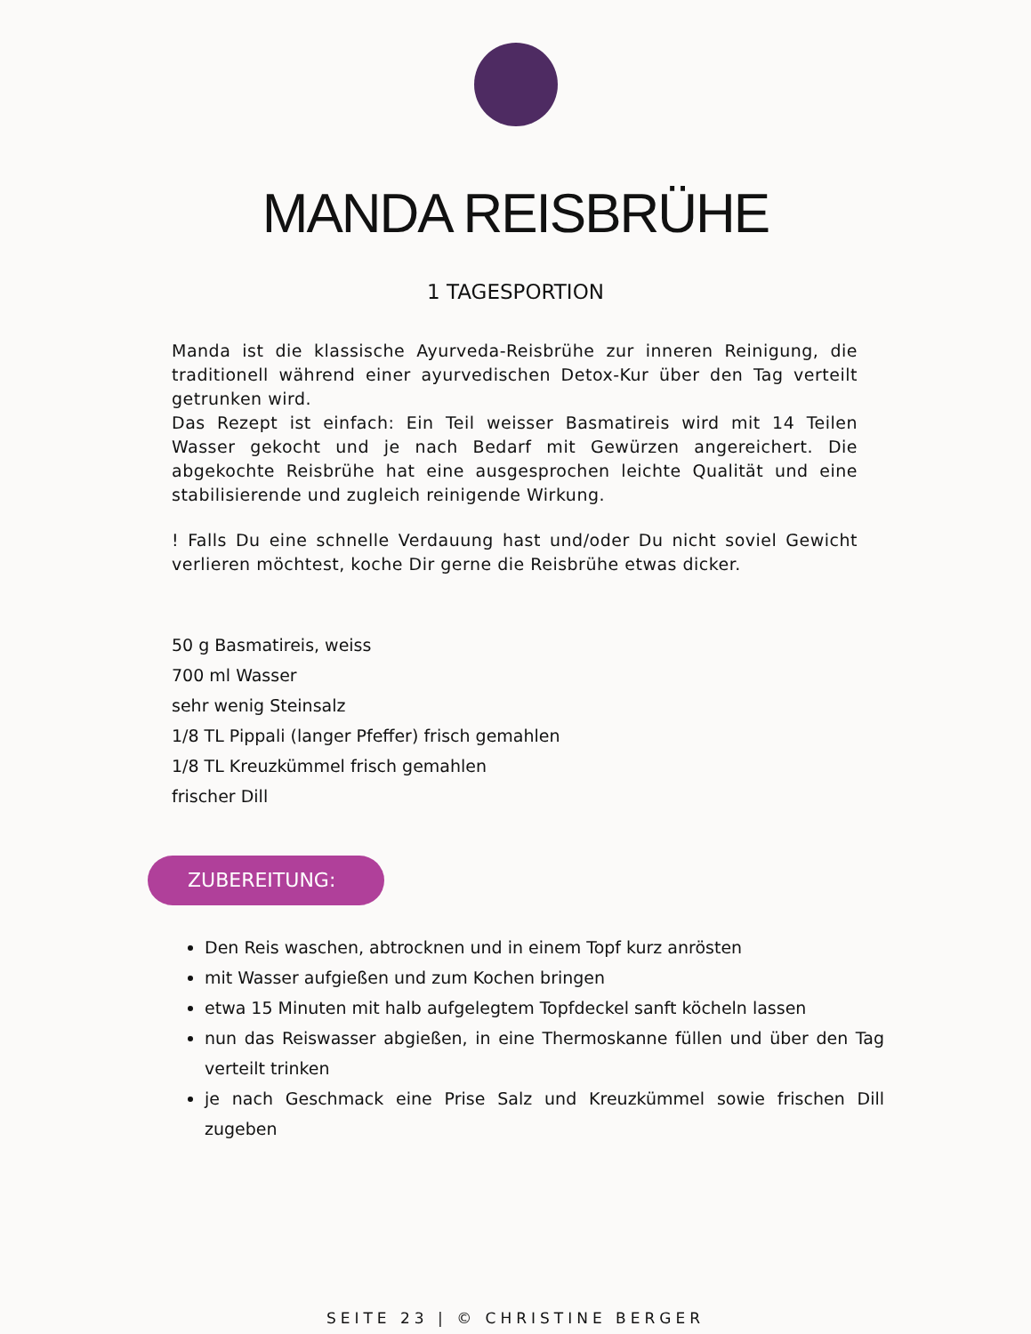MANDA REISBRÜHE
1 TAGESPORTION
Manda ist die klassische Ayurveda-Reisbrühe zur inneren Reinigung, die traditionell während einer ayurvedischen Detox-Kur über den Tag verteilt getrunken wird.
Das Rezept ist einfach: Ein Teil weisser Basmatireis wird mit 14 Teilen Wasser gekocht und je nach Bedarf mit Gewürzen angereichert. Die abgekochte Reisbrühe hat eine ausgesprochen leichte Qualität und eine stabilisierende und zugleich reinigende Wirkung.
! Falls Du eine schnelle Verdauung hast und/oder Du nicht soviel Gewicht verlieren möchtest, koche Dir gerne die Reisbrühe etwas dicker.
50 g Basmatireis, weiss
700 ml Wasser
sehr wenig Steinsalz
1/8 TL Pippali (langer Pfeffer) frisch gemahlen
1/8 TL Kreuzkümmel frisch gemahlen
frischer Dill
ZUBEREITUNG:
Den Reis waschen, abtrocknen und in einem Topf kurz anrösten
mit Wasser aufgießen und zum Kochen bringen
etwa 15 Minuten mit halb aufgelegtem Topfdeckel sanft köcheln lassen
nun das Reiswasser abgießen, in eine Thermoskanne füllen und über den Tag verteilt trinken
je nach Geschmack eine Prise Salz und Kreuzkümmel sowie frischen Dill zugeben
SEITE 23 | © CHRISTINE BERGER